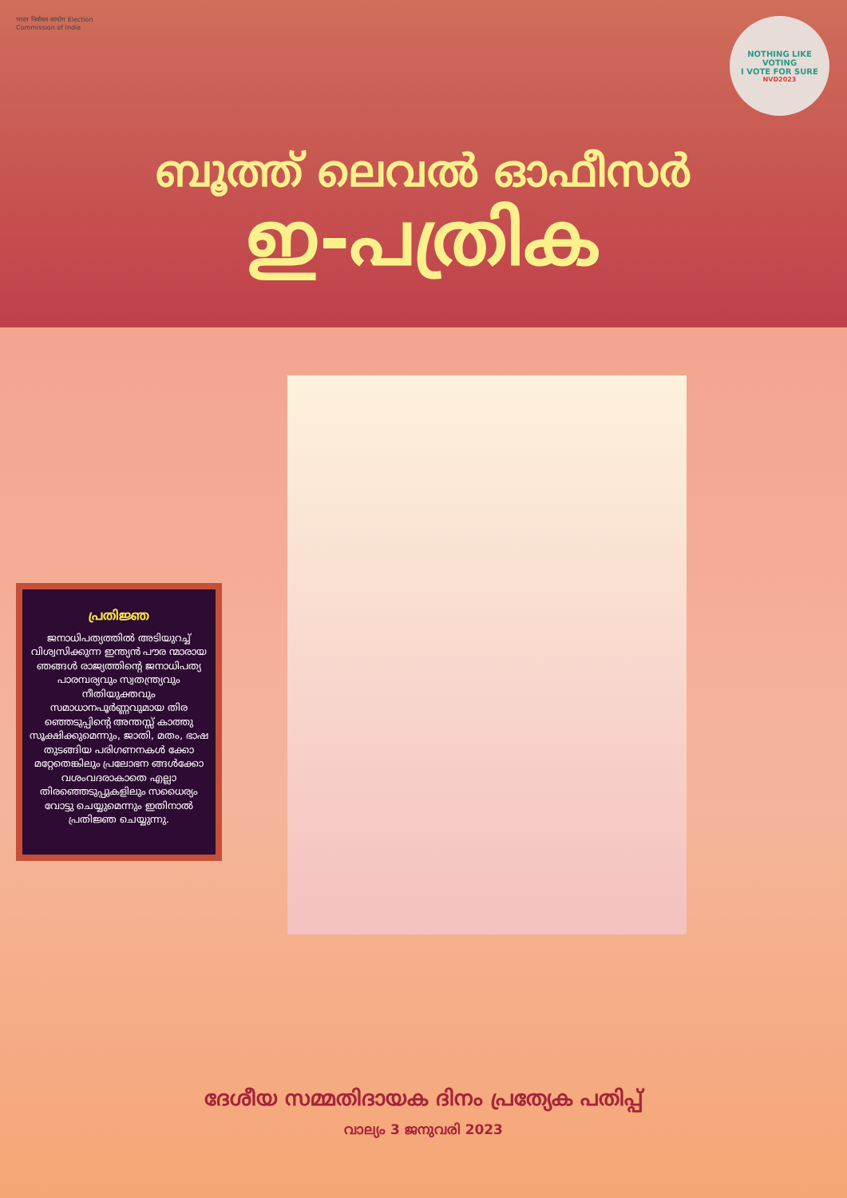भारत निर्वाचन आयोग Election Commission of India
NOTHING LIKE VOTING
I VOTE FOR SURE
NVD2023
ബൂത്ത് ലെവൽ ഓഫീസർ
ഇ-പത്രിക
പ്രതിജ്ഞ
ജനാധിപത്യത്തിൽ അടിയുറച്ച് വിശ്വസിക്കുന്ന ഇന്ത്യൻ പൗര ന്മാരായ ഞങ്ങൾ രാജ്യത്തിന്റെ ജനാധിപത്യ പാരമ്പര്യവും സ്വതന്ത്ര്യവും നീതിയുക്തവും സമാധാനപൂർണ്ണവുമായ തിര ഞ്ഞെടുപ്പിന്റെ അന്തസ്സ് കാത്തു സൂക്ഷിക്കുമെന്നും, ജാതി, മതം, ഭാഷ തുടങ്ങിയ പരിഗണനകൾ ക്കോ മറ്റേതെങ്കിലും പ്രലോഭന ങ്ങൾക്കോ വശംവദരാകാതെ എല്ലാ തിരഞ്ഞെടുപ്പുകളിലും സധൈര്യം വോട്ടു ചെയ്യുമെന്നും ഇതിനാൽ പ്രതിജ്ഞ ചെയ്യുന്നു.
ദേശീയ സമ്മതിദായക ദിനം പ്രത്യേക പതിപ്പ്
വാല്യം 3 ജനുവരി 2023